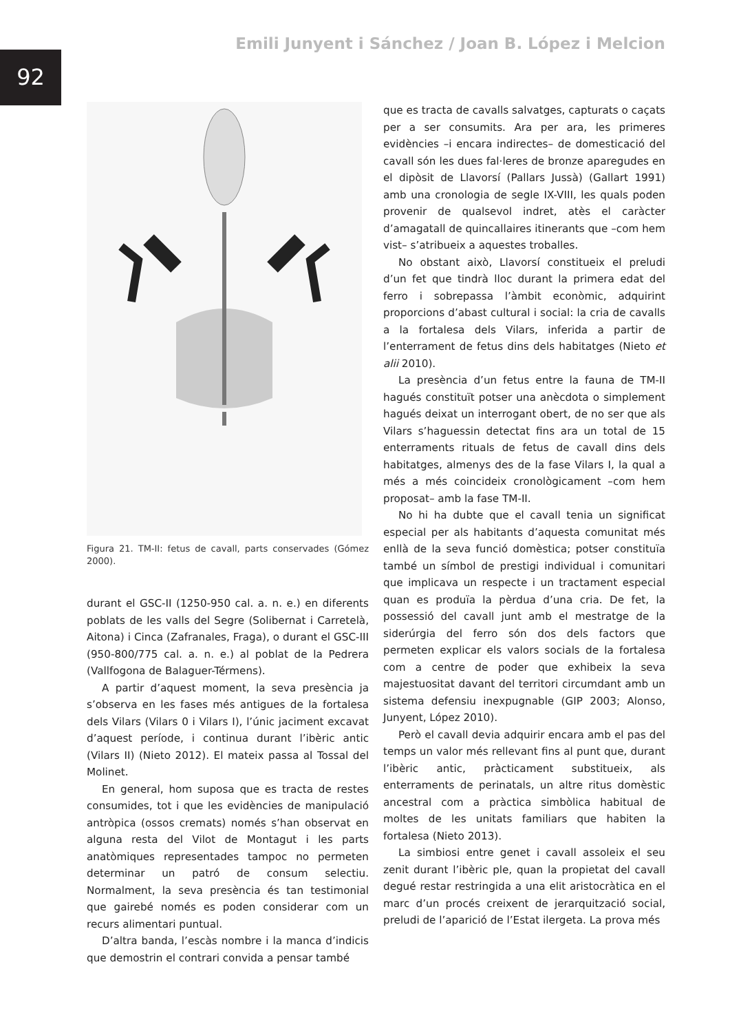92
Emili Junyent i Sánchez / Joan B. López i Melcion
Figura 21. TM-II: fetus de cavall, parts conservades (Gómez 2000).
durant el GSC-II (1250-950 cal. a. n. e.) en diferents poblats de les valls del Segre (Solibernat i Carretelà, Aitona) i Cinca (Zafranales, Fraga), o durant el GSC-III (950-800/775 cal. a. n. e.) al poblat de la Pedrera (Vallfogona de Balaguer-Térmens).
A partir d’aquest moment, la seva presència ja s’observa en les fases més antigues de la fortalesa dels Vilars (Vilars 0 i Vilars I), l’únic jaciment excavat d’aquest període, i continua durant l’ibèric antic (Vilars II) (Nieto 2012). El mateix passa al Tossal del Molinet.
En general, hom suposa que es tracta de restes consumides, tot i que les evidències de manipulació antròpica (ossos cremats) només s’han observat en alguna resta del Vilot de Montagut i les parts anatòmiques representades tampoc no permeten determinar un patró de consum selectiu. Normalment, la seva presència és tan testimonial que gairebé només es poden considerar com un recurs alimentari puntual.
D’altra banda, l’escàs nombre i la manca d’indicis que demostrin el contrari convida a pensar també
que es tracta de cavalls salvatges, capturats o caçats per a ser consumits. Ara per ara, les primeres evidències –i encara indirectes– de domesticació del cavall són les dues fal·leres de bronze aparegudes en el dipòsit de Llavorsí (Pallars Jussà) (Gallart 1991) amb una cronologia de segle IX-VIII, les quals poden provenir de qualsevol indret, atès el caràcter d’amagatall de quincallaires itinerants que –com hem vist– s’atribueix a aquestes troballes.
No obstant això, Llavorsí constitueix el preludi d’un fet que tindrà lloc durant la primera edat del ferro i sobrepassa l’àmbit econòmic, adquirint proporcions d’abast cultural i social: la cria de cavalls a la fortalesa dels Vilars, inferida a partir de l’enterrament de fetus dins dels habitatges (Nieto et alii 2010).
La presència d’un fetus entre la fauna de TM-II hagués constituït potser una anècdota o simplement hagués deixat un interrogant obert, de no ser que als Vilars s’haguessin detectat fins ara un total de 15 enterraments rituals de fetus de cavall dins dels habitatges, almenys des de la fase Vilars I, la qual a més a més coincideix cronològicament –com hem proposat– amb la fase TM-II.
No hi ha dubte que el cavall tenia un significat especial per als habitants d’aquesta comunitat més enllà de la seva funció domèstica; potser constituïa també un símbol de prestigi individual i comunitari que implicava un respecte i un tractament especial quan es produïa la pèrdua d’una cria. De fet, la possessió del cavall junt amb el mestratge de la siderúrgia del ferro són dos dels factors que permeten explicar els valors socials de la fortalesa com a centre de poder que exhibeix la seva majestuositat davant del territori circumdant amb un sistema defensiu inexpugnable (GIP 2003; Alonso, Junyent, López 2010).
Però el cavall devia adquirir encara amb el pas del temps un valor més rellevant fins al punt que, durant l’ibèric antic, pràcticament substitueix, als enterraments de perinatals, un altre ritus domèstic ancestral com a pràctica simbòlica habitual de moltes de les unitats familiars que habiten la fortalesa (Nieto 2013).
La simbiosi entre genet i cavall assoleix el seu zenit durant l’ibèric ple, quan la propietat del cavall degué restar restringida a una elit aristocràtica en el marc d’un procés creixent de jerarquització social, preludi de l’aparició de l’Estat ilergeta. La prova més